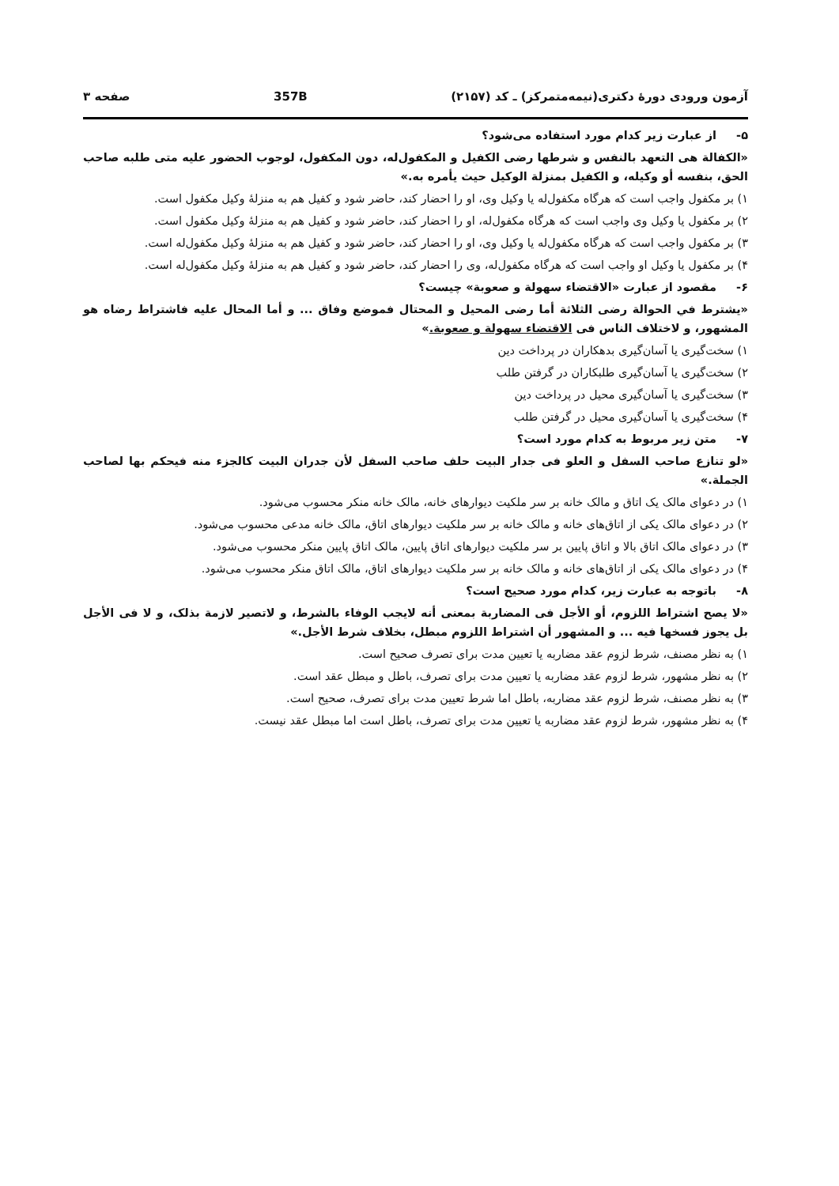آزمون ورودی دورهٔ دکتری(نیمه‌متمرکز) ـ کد (۲۱۵۷) 357B صفحه ۳
۵- از عبارت زیر کدام مورد استفاده می‌شود؟
«الکفالة هی التعهد بالنفس و شرطها رضی الکفیل و المکفول‌له، دون المکفول، لوجوب الحضور علیه متی طلبه صاحب الحق، بنفسه أو وکیله، و الکفیل بمنزلة الوکیل حیث یأمره به.»
۱) بر مکفول واجب است که هرگاه مکفول‌له یا وکیل وی، او را احضار کند، حاضر شود و کفیل هم به منزلهٔ وکیل مکفول است.
۲) بر مکفول یا وکیل وی واجب است که هرگاه مکفول‌له، او را احضار کند، حاضر شود و کفیل هم به منزلهٔ وکیل مکفول است.
۳) بر مکفول واجب است که هرگاه مکفول‌له یا وکیل وی، او را احضار کند، حاضر شود و کفیل هم به منزلهٔ وکیل مکفول‌له است.
۴) بر مکفول یا وکیل او واجب است که هرگاه مکفول‌له، وی را احضار کند، حاضر شود و کفیل هم به منزلهٔ وکیل مکفول‌له است.
۶- مقصود از عبارت «الاقتضاء سهولة و صعوبة» چیست؟
«یشترط في الحوالة رضی الثلاثة أما رضی المحیل و المحتال فموضع وفاق ... و أما المحال علیه فاشتراط رضاه هو المشهور، و لاختلاف الناس فی الاقتضاء سهولة و صعوبة.»
۱) سخت‌گیری یا آسان‌گیری بدهکاران در پرداخت دین
۲) سخت‌گیری یا آسان‌گیری طلبکاران در گرفتن طلب
۳) سخت‌گیری یا آسان‌گیری محیل در پرداخت دین
۴) سخت‌گیری یا آسان‌گیری محیل در گرفتن طلب
۷- متن زیر مربوط به کدام مورد است؟
«لو تنازع صاحب السفل و العلو فی جدار البیت حلف صاحب السفل لأن جدران البیت کالجزء منه فیحکم بها لصاحب الجملة.»
۱) در دعوای مالک یک اتاق و مالک خانه بر سر ملکیت دیوارهای خانه، مالک خانه منکر محسوب می‌شود.
۲) در دعوای مالک یکی از اتاق‌های خانه و مالک خانه بر سر ملکیت دیوارهای اتاق، مالک خانه مدعی محسوب می‌شود.
۳) در دعوای مالک اتاق بالا و اتاق پایین بر سر ملکیت دیوارهای اتاق پایین، مالک اتاق پایین منکر محسوب می‌شود.
۴) در دعوای مالک یکی از اتاق‌های خانه و مالک خانه بر سر ملکیت دیوارهای اتاق، مالک اتاق منکر محسوب می‌شود.
۸- باتوجه به عبارت زیر، کدام مورد صحیح است؟
«لا یصح اشتراط اللزوم، أو الأجل فی المضاربة بمعنی أنه لایجب الوفاء بالشرط، و لاتصیر لازمة بذلک، و لا فی الأجل بل یجوز فسخها فیه ... و المشهور أن اشتراط اللزوم مبطل، بخلاف شرط الأجل.»
۱) به نظر مصنف، شرط لزوم عقد مضاربه یا تعیین مدت برای تصرف صحیح است.
۲) به نظر مشهور، شرط لزوم عقد مضاربه یا تعیین مدت برای تصرف، باطل و مبطل عقد است.
۳) به نظر مصنف، شرط لزوم عقد مضاربه، باطل اما شرط تعیین مدت برای تصرف، صحیح است.
۴) به نظر مشهور، شرط لزوم عقد مضاربه یا تعیین مدت برای تصرف، باطل است اما مبطل عقد نیست.